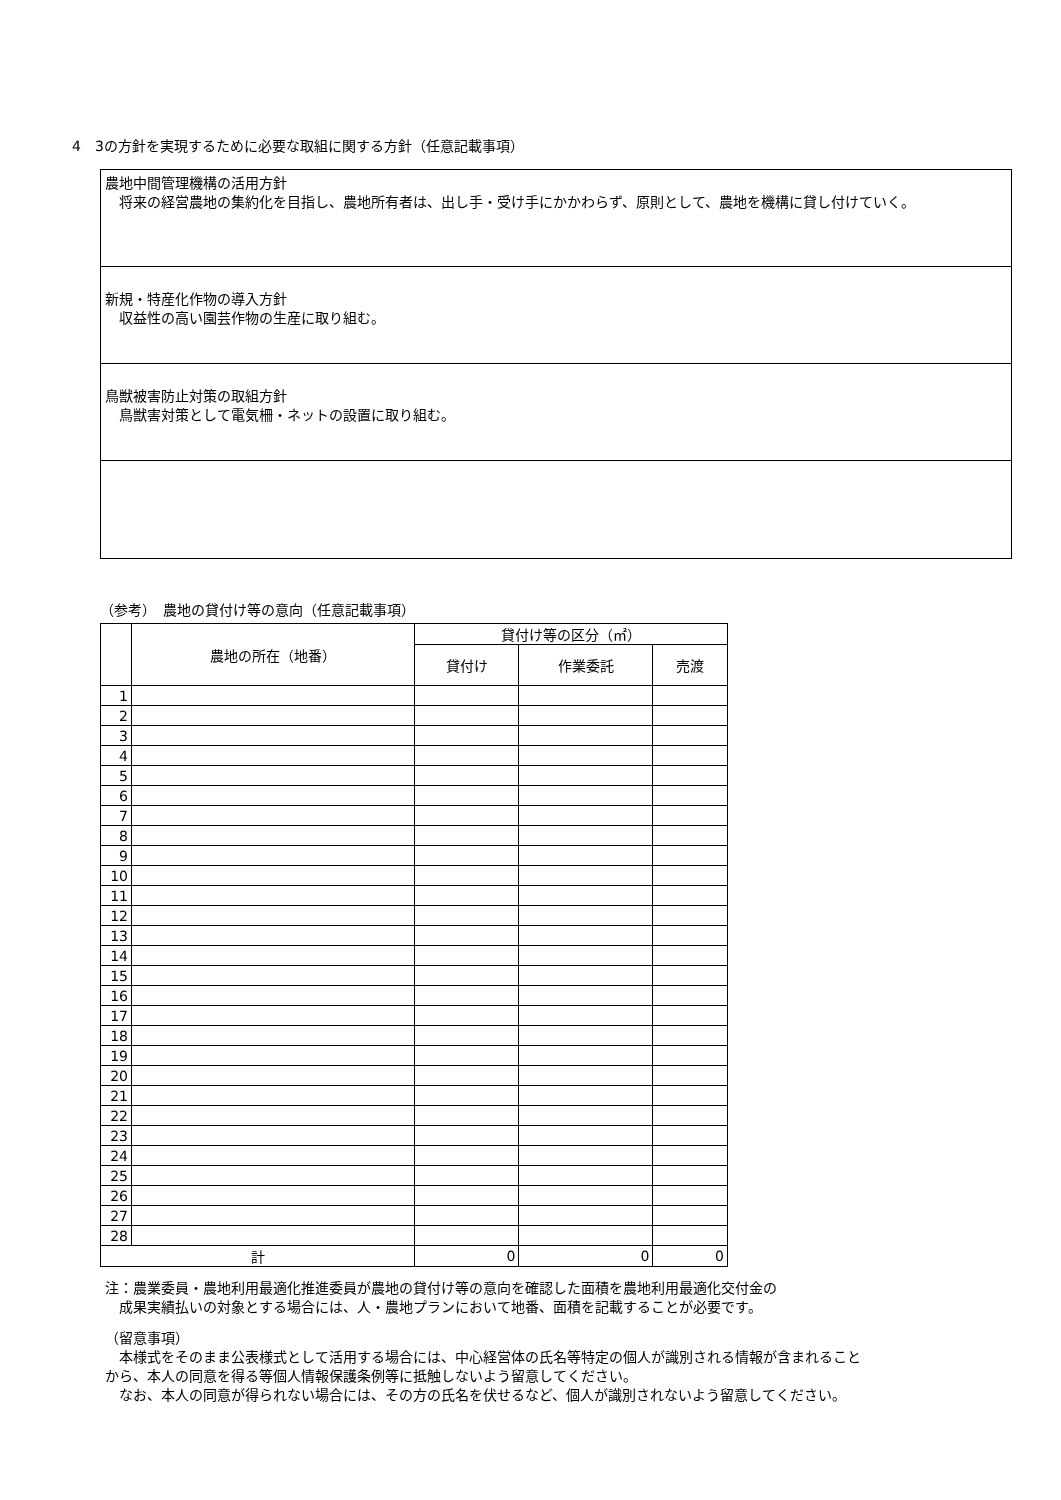4　3の方針を実現するために必要な取組に関する方針（任意記載事項）
農地中間管理機構の活用方針
　将来の経営農地の集約化を目指し、農地所有者は、出し手・受け手にかかわらず、原則として、農地を機構に貸し付けていく。
新規・特産化作物の導入方針
　収益性の高い園芸作物の生産に取り組む。
鳥獣被害防止対策の取組方針
　鳥獣害対策として電気柵・ネットの設置に取り組む。
（参考）　農地の貸付け等の意向（任意記載事項）
| | 農地の所在（地番） | 貸付け等の区分（㎡） | | |
| --- | --- | --- | --- | --- |
| | | 貸付け | 作業委託 | 売渡 |
| 1 | | | | |
| 2 | | | | |
| 3 | | | | |
| 4 | | | | |
| 5 | | | | |
| 6 | | | | |
| 7 | | | | |
| 8 | | | | |
| 9 | | | | |
| 10 | | | | |
| 11 | | | | |
| 12 | | | | |
| 13 | | | | |
| 14 | | | | |
| 15 | | | | |
| 16 | | | | |
| 17 | | | | |
| 18 | | | | |
| 19 | | | | |
| 20 | | | | |
| 21 | | | | |
| 22 | | | | |
| 23 | | | | |
| 24 | | | | |
| 25 | | | | |
| 26 | | | | |
| 27 | | | | |
| 28 | | | | |
| 計 | | 0 | 0 | 0 |
注：農業委員・農地利用最適化推進委員が農地の貸付け等の意向を確認した面積を農地利用最適化交付金の
　成果実績払いの対象とする場合には、人・農地プランにおいて地番、面積を記載することが必要です。
（留意事項）
　本様式をそのまま公表様式として活用する場合には、中心経営体の氏名等特定の個人が識別される情報が含まれること
から、本人の同意を得る等個人情報保護条例等に抵触しないよう留意してください。
　なお、本人の同意が得られない場合には、その方の氏名を伏せるなど、個人が識別されないよう留意してください。